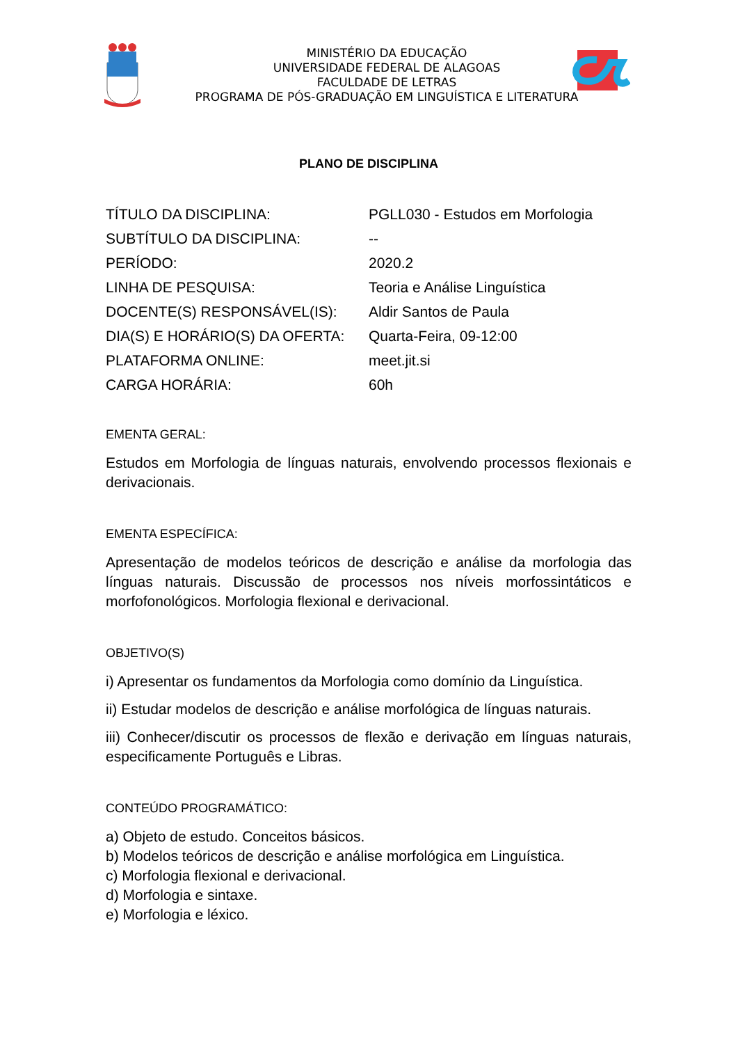MINISTÉRIO DA EDUCAÇÃO
UNIVERSIDADE FEDERAL DE ALAGOAS
FACULDADE DE LETRAS
PROGRAMA DE PÓS-GRADUAÇÃO EM LINGUÍSTICA E LITERATURA
PLANO DE DISCIPLINA
TÍTULO DA DISCIPLINA: PGLL030 - Estudos em Morfologia
SUBTÍTULO DA DISCIPLINA: --
PERÍODO: 2020.2
LINHA DE PESQUISA: Teoria e Análise Linguística
DOCENTE(S) RESPONSÁVEL(IS): Aldir Santos de Paula
DIA(S) E HORÁRIO(S) DA OFERTA: Quarta-Feira, 09-12:00
PLATAFORMA ONLINE: meet.jit.si
CARGA HORÁRIA: 60h
EMENTA GERAL:
Estudos em Morfologia de línguas naturais, envolvendo processos flexionais e derivacionais.
EMENTA ESPECÍFICA:
Apresentação de modelos teóricos de descrição e análise da morfologia das línguas naturais. Discussão de processos nos níveis morfossintáticos e morfofonológicos. Morfologia flexional e derivacional.
OBJETIVO(S)
i) Apresentar os fundamentos da Morfologia como domínio da Linguística.
ii) Estudar modelos de descrição e análise morfológica de línguas naturais.
iii) Conhecer/discutir os processos de flexão e derivação em línguas naturais, especificamente Português e Libras.
CONTEÚDO PROGRAMÁTICO:
a) Objeto de estudo. Conceitos básicos.
b) Modelos teóricos de descrição e análise morfológica em Linguística.
c) Morfologia flexional e derivacional.
d) Morfologia e sintaxe.
e) Morfologia e léxico.